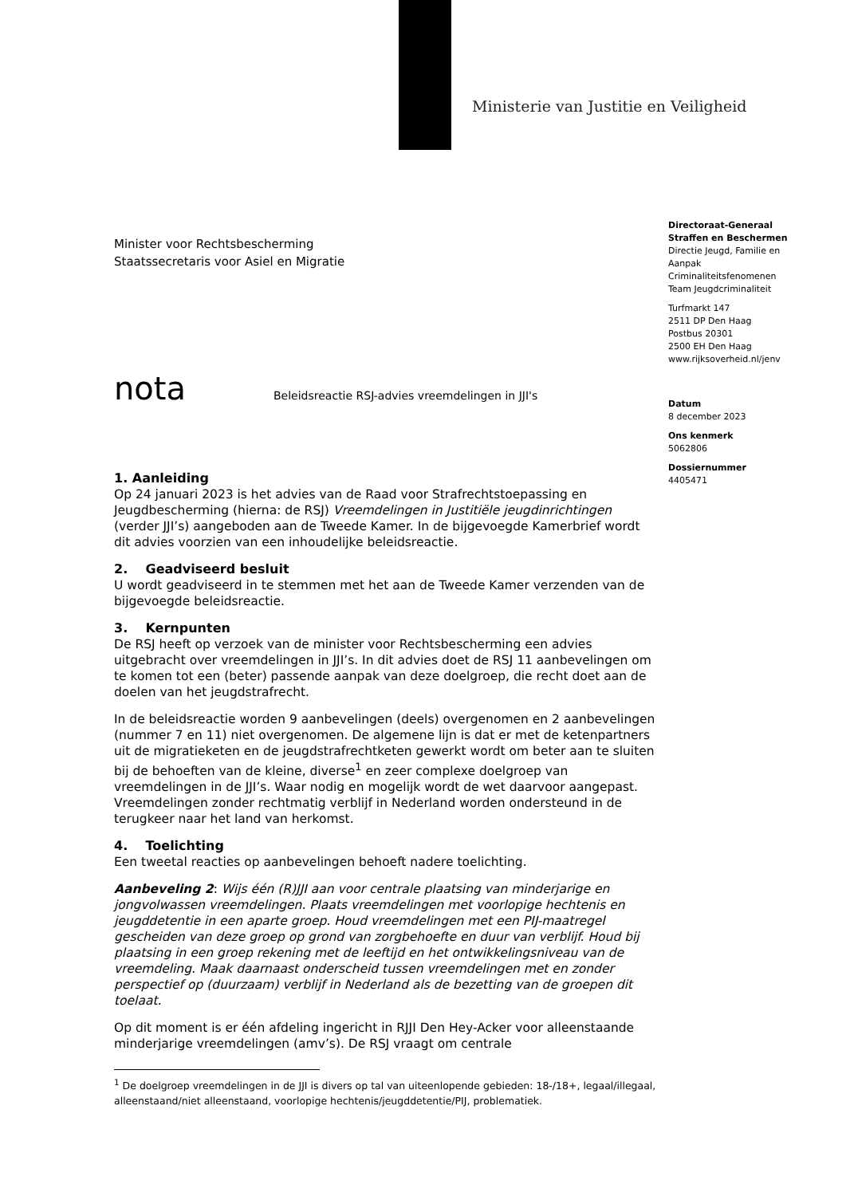Ministerie van Justitie en Veiligheid
Minister voor Rechtsbescherming
Staatssecretaris voor Asiel en Migratie
nota Beleidsreactie RSJ-advies vreemdelingen in JJI's
1. Aanleiding
Op 24 januari 2023 is het advies van de Raad voor Strafrechtstoepassing en Jeugdbescherming (hierna: de RSJ) Vreemdelingen in Justitiële jeugdinrichtingen (verder JJI’s) aangeboden aan de Tweede Kamer. In de bijgevoegde Kamerbrief wordt dit advies voorzien van een inhoudelijke beleidsreactie.
2. Geadviseerd besluit
U wordt geadviseerd in te stemmen met het aan de Tweede Kamer verzenden van de bijgevoegde beleidsreactie.
3. Kernpunten
De RSJ heeft op verzoek van de minister voor Rechtsbescherming een advies uitgebracht over vreemdelingen in JJI’s. In dit advies doet de RSJ 11 aanbevelingen om te komen tot een (beter) passende aanpak van deze doelgroep, die recht doet aan de doelen van het jeugdstrafrecht.
In de beleidsreactie worden 9 aanbevelingen (deels) overgenomen en 2 aanbevelingen (nummer 7 en 11) niet overgenomen. De algemene lijn is dat er met de ketenpartners uit de migratieketen en de jeugdstrafrechtketen gewerkt wordt om beter aan te sluiten bij de behoeften van de kleine, diverse<sup>1</sup> en zeer complexe doelgroep van vreemdelingen in de JJI’s. Waar nodig en mogelijk wordt de wet daarvoor aangepast. Vreemdelingen zonder rechtmatig verblijf in Nederland worden ondersteund in de terugkeer naar het land van herkomst.
4. Toelichting
Een tweetal reacties op aanbevelingen behoeft nadere toelichting.
Aanbeveling 2: Wijs één (R)JJI aan voor centrale plaatsing van minderjarige en jongvolwassen vreemdelingen. Plaats vreemdelingen met voorlopige hechtenis en jeugddetentie in een aparte groep. Houd vreemdelingen met een PIJ-maatregel gescheiden van deze groep op grond van zorgbehoefte en duur van verblijf. Houd bij plaatsing in een groep rekening met de leeftijd en het ontwikkelingsniveau van de vreemdeling. Maak daarnaast onderscheid tussen vreemdelingen met en zonder perspectief op (duurzaam) verblijf in Nederland als de bezetting van de groepen dit toelaat.
Op dit moment is er één afdeling ingericht in RJJI Den Hey-Acker voor alleenstaande minderjarige vreemdelingen (amv’s). De RSJ vraagt om centrale
<sup>1</sup> De doelgroep vreemdelingen in de JJI is divers op tal van uiteenlopende gebieden: 18-/18+, legaal/illegaal, alleenstaand/niet alleenstaand, voorlopige hechtenis/jeugddetentie/PIJ, problematiek.
Directoraat-Generaal
Straffen en Beschermen
Directie Jeugd, Familie en Aanpak Criminaliteitsfenomenen
Team Jeugdcriminaliteit
Turfmarkt 147
2511 DP Den Haag
Postbus 20301
2500 EH Den Haag
www.rijksoverheid.nl/jenv
Datum
8 december 2023
Ons kenmerk
5062806
Dossiernummer
4405471